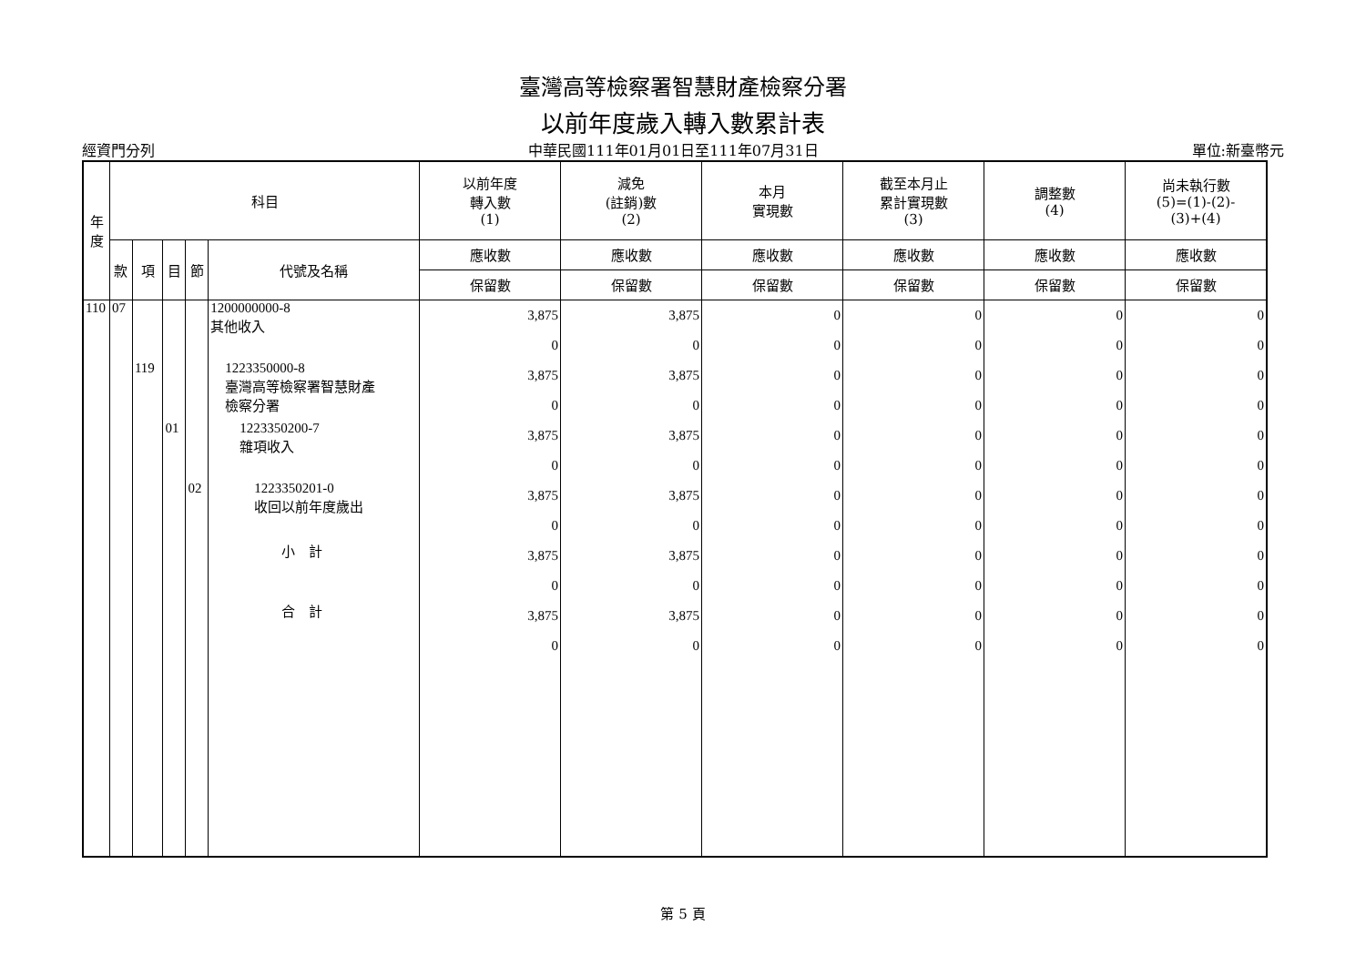臺灣高等檢察署智慧財產檢察分署
以前年度歲入轉入數累計表
經資門分列 中華民國111年01月01日至111年07月31日 單位:新臺幣元
| 年度 | 科目 | | | | | 以前年度 轉入數 (1) | 減免 (註銷)數 (2) | 本月 實現數 | 截至本月止 累計實現數 (3) | 調整數 (4) | 尚未執行數 (5)=(1)-(2)- (3)+(4) |
| --- | --- | --- | --- | --- | --- | --- | --- | --- | --- | --- | --- |
| | 款 | 項 | 目 | 節 | 代號及名稱 | 應收數 | 應收數 | 應收數 | 應收數 | 應收數 | 應收數 |
| | | | | | | 保留數 | 保留數 | 保留數 | 保留數 | 保留數 | 保留數 |
| 110 | 07 | | | | 1200000000-8 其他收入 | 3,875 | 3,875 | 0 | 0 | 0 | 0 |
| | | | | | | 0 | 0 | 0 | 0 | 0 | 0 |
| | | 119 | | | 1223350000-8 臺灣高等檢察署智慧財產 檢察分署 | 3,875 | 3,875 | 0 | 0 | 0 | 0 |
| | | | | | | 0 | 0 | 0 | 0 | 0 | 0 |
| | | | 01 | | 1223350200-7 雜項收入 | 3,875 | 3,875 | 0 | 0 | 0 | 0 |
| | | | | | | 0 | 0 | 0 | 0 | 0 | 0 |
| | | | | 02 | 1223350201-0 收回以前年度歲出 | 3,875 | 3,875 | 0 | 0 | 0 | 0 |
| | | | | | | 0 | 0 | 0 | 0 | 0 | 0 |
| | | | | | 小 計 | 3,875 | 3,875 | 0 | 0 | 0 | 0 |
| | | | | | | 0 | 0 | 0 | 0 | 0 | 0 |
| | | | | | 合 計 | 3,875 | 3,875 | 0 | 0 | 0 | 0 |
| | | | | | | 0 | 0 | 0 | 0 | 0 | 0 |
第 5 頁